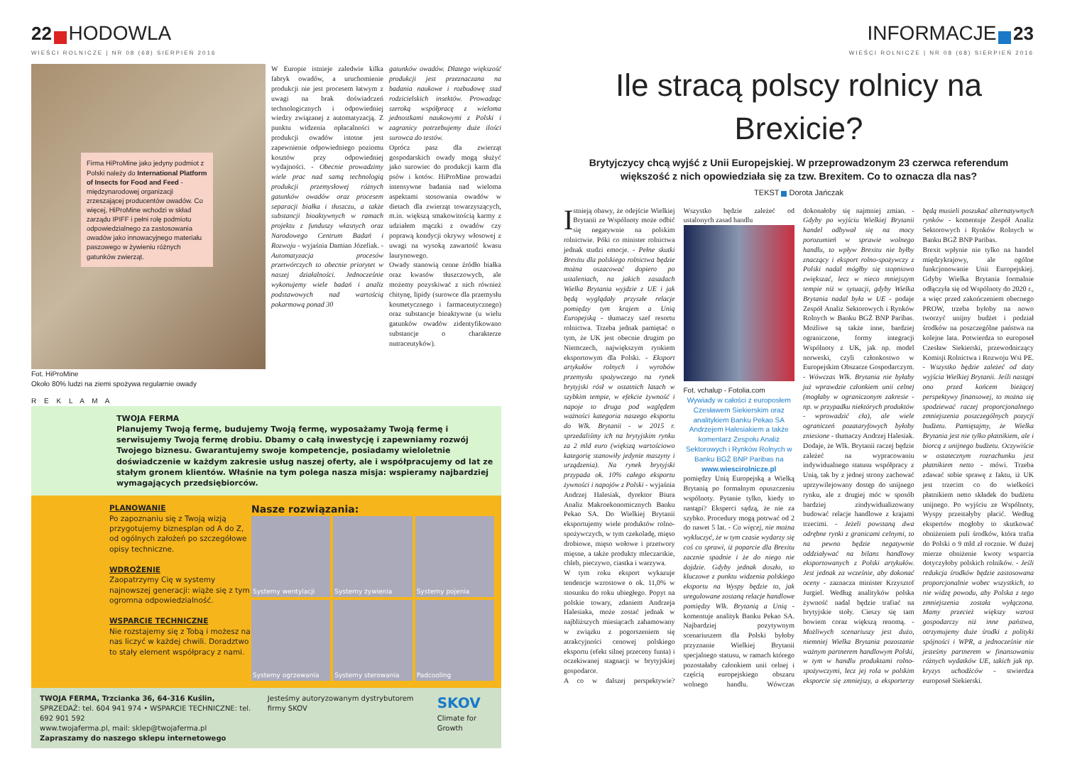22 HODOWLA
WIEŚCI ROLNICZE | NR 08 (68) SIERPIEŃ 2016
Firma HiProMine jako jedyny podmiot z Polski należy do International Platform of Insects for Food and Feed - międzynarodowej organizacji zrzeszającej producentów owadów. Co więcej, HiProMine wchodzi w skład zarządu IPIFF i pełni rolę podmiotu odpowiedzialnego za zastosowania owadów jako innowacyjnego materiału paszowego w żywieniu różnych gatunków zwierząt.
Fot. HiProMine
Około 80% ludzi na ziemi spożywa regularnie owady
W Europie istnieje zaledwie kilka fabryk owadów, a uruchomienie produkcji nie jest procesem łatwym z uwagi na brak doświadczeń technologicznych i odpowiedniej wiedzy związanej z automatyzacją. Z punktu widzenia opłacalności w produkcji owadów istotne jest zapewnienie odpowiedniego poziomu kosztów przy odpowiedniej wydajności. - Obecnie prowadzimy wiele prac nad samą technologią produkcji przemysłowej różnych gatunków owadów oraz procesem separacji białka i tłuszczu, a także substancji bioaktywnych w ramach projektu z funduszy własnych oraz Narodowego Centrum Badań i Rozwoju - wyjaśnia Damian Józefiak. - Automatyzacja procesów przetwórczych to obecnie priorytet w naszej działalności. Jednocześnie wykonujemy wiele badań i analiz podstawowych nad wartością pokarmową ponad 30
gatunków owadów. Dlatego większość produkcji jest przeznaczana na badania naukowe i rozbudowę stad rodzicielskich insektów. Prowadząc szeroką współpracę z wieloma jednostkami naukowymi z Polski i zagranicy potrzebujemy duże ilości surowca do testów.
Oprócz pasz dla zwierząt gospodarskich owady mogą służyć jako surowiec do produkcji karm dla psów i kotów. HiProMine prowadzi intensywne badania nad wieloma aspektami stosowania owadów w dietach dla zwierząt towarzyszących, m.in. większą smakowitością karmy z udziałem mączki z owadów czy poprawą kondycji okrywy włosowej z uwagi na wysoką zawartość kwasu laurynowego.
Owady stanowią cenne źródło białka oraz kwasów tłuszczowych, ale możemy pozyskiwać z nich również chitynę, lipidy (surowce dla przemysłu kosmetycznego i farmaceutycznego) oraz substancje bioaktywne (u wielu gatunków owadów zidentyfikowano substancje o charakterze nutraceutyków).
R E K L A M A
TWOJA FERMA
Planujemy Twoją fermę, budujemy Twoją fermę, wyposażamy Twoją fermę i serwisujemy Twoją fermę drobiu. Dbamy o całą inwestycję i zapewniamy rozwój Twojego biznesu. Gwarantujemy swoje kompetencje, posiadamy wieloletnie doświadczenie w każdym zakresie usług naszej oferty, ale i współpracujemy od lat ze stałym gronem klientów. Właśnie na tym polega nasza misja: wspieramy najbardziej wymagających przedsiębiorców.
PLANOWANIE
Po zapoznaniu się z Twoją wizją przygotujemy biznesplan od A do Z, od ogólnych założeń po szczegółowe opisy techniczne.
WDROŻENIE
Zaopatrzymy Cię w systemy najnowszej generacji: wiąże się z tym ogromna odpowiedzialność.
WSPARCIE TECHNICZNE
Nie rozstajemy się z Tobą i możesz na nas liczyć w każdej chwili. Doradztwo to stały element współpracy z nami.
Nasze rozwiązania:
Systemy wentylacji
Systemy żywienia
Systemy pojenia
Systemy ogrzewania
Systemy sterowania
Padcooling
TWOJA FERMA, Trzcianka 36, 64-316 Kuślin,
SPRZEDAŻ: tel. 604 941 974 • WSPARCIE TECHNICZNE: tel. 692 901 592
www.twojaferma.pl, mail: sklep@twojaferma.pl
Zapraszamy do naszego sklepu internetowego
Jesteśmy autoryzowanym dystrybutorem firmy SKOV
SKOV
Climate for Growth
INFORMACJE 23
WIEŚCI ROLNICZE | NR 08 (68) SIERPIEŃ 2016
Ile stracą polscy rolnicy na Brexicie?
Brytyjczycy chcą wyjść z Unii Europejskiej. W przeprowadzonym 23 czerwca referendum większość z nich opowiedziała się za tzw. Brexitem. Co to oznacza dla nas?
TEKST Dorota Jańczak
Istnieją obawy, że odejście Wielkiej Brytanii ze Wspólnoty może odbić się negatywnie na polskim rolnictwie. Póki co minister rolnictwa jednak studzi emocje. - Pełne skutki Brexitu dla polskiego rolnictwa będzie można oszacować dopiero po ustaleniach, na jakich zasadach Wielka Brytania wyjdzie z UE i jak będą wyglądały przyszłe relacje pomiędzy tym krajem a Unią Europejską - tłumaczy szef resortu rolnictwa. Trzeba jednak pamiętać o tym, że UK jest obecnie drugim po Niemczech, największym rynkiem eksportowym dla Polski. - Eksport artykułów rolnych i wyrobów przemysłu spożywczego na rynek brytyjski rósł w ostatnich latach w szybkim tempie, w efekcie żywność i napoje to druga pod względem ważności kategoria naszego eksportu do Wlk. Brytanii - w 2015 r. sprzedaliśmy ich na brytyjskim rynku za 2 mld euro (większą wartościowo kategorię stanowiły jedynie maszyny i urządzenia). Na rynek brytyjski przypada ok. 10% całego eksportu żywności i napojów z Polski - wyjaśnia Andrzej Halesiak, dyrektor Biura Analiz Makroekonomicznych Banku Pekao SA. Do Wielkiej Brytanii eksportujemy wiele produktów rolno-spożywczych, w tym czekoladę, mięso drobiowe, mięso wołowe i przetwory mięsne, a także produkty mleczarskie, chleb, pieczywo, ciastka i warzywa.
W tym roku eksport wykazuje tendencje wzrostowe o ok. 11,0% w stosunku do roku ubiegłego. Popyt na polskie towary, zdaniem Andrzeja Halesiaka, może zostać jednak w najbliższych miesiącach zahamowany w związku z pogorszeniem się atrakcyjności cenowej polskiego eksportu (efekt silnej przeceny funta) i oczekiwanej stagnacji w brytyjskiej gospodarce.
A co w dalszej perspektywie? Wszystko będzie zależeć od ustalonych zasad handlu
Fot. vchalup - Fotolia.com
Wywiady w całości z europosłem Czesławem Siekierskim oraz analitykiem Banku Pekao SA Andrzejem Halesiakiem a także komentarz Zespołu Analiz Sektorowych i Rynków Rolnych w Banku BGŻ BNP Paribas na www.wiescirolnicze.pl
pomiędzy Unią Europejską a Wielką Brytanią po formalnym opuszczeniu wspólnoty. Pytanie tylko, kiedy to nastąpi? Eksperci sądzą, że nie za szybko. Procedury mogą potrwać od 2 do nawet 5 lat. - Co więcej, nie można wykluczyć, że w tym czasie wydarzy się coś co sprawi, iż poparcie dla Brexitu zacznie spadnie i że do niego nie dojdzie. Gdyby jednak doszło, to kluczowe z punktu widzenia polskiego eksportu na Wyspy będzie to, jak uregulowane zostaną relacje handlowe pomiędzy Wlk. Brytanią a Unią - komentuje analityk Banku Pekao SA. Najbardziej pozytywnym scenariuszem dla Polski byłoby przyznanie Wielkiej Brytanii specjalnego statusu, w ramach którego pozostałaby członkiem unii celnej i częścią europejskiego obszaru wolnego handlu. Wówczas dokonałoby się najmniej zmian. - Gdyby po wyjściu Wielkiej Brytanii handel odbywał się na mocy porozumień w sprawie wolnego handlu, to wpływ Brexitu nie byłby znaczący i eksport rolno-spożywczy z Polski nadal mógłby się stopniowo zwiększać, lecz w nieco mniejszym tempie niż w sytuacji, gdyby Wielka Brytania nadal była w UE - podaje Zespół Analiz Sektorowych i Rynków Rolnych w Banku BGŻ BNP Paribas. Możliwe są także inne, bardziej ograniczone, formy integracji Wspólnoty z UK, jak np. model norweski, czyli członkostwo w Europejskim Obszarze Gospodarczym. - Wówczas Wlk. Brytania nie byłaby już wprawdzie członkiem unii celnej (mogłaby w ograniczonym zakresie - np. w przypadku niektórych produktów - wprowadzić cła), ale wiele ograniczeń pozataryfowych byłoby zniesione - tłumaczy Andrzej Halesiak. Dodaje, że Wlk. Brytanii raczej będzie zależeć na wypracowaniu indywidualnego statusu współpracy z Unią, tak by z jednej strony zachować uprzywilejowany dostęp do unijnego rynku, ale z drugiej móc w sposób bardziej zindywidualizowany budować relacje handlowe z krajami trzecimi. - Jeżeli powstaną dwa odrębne rynki z granicami celnymi, to na pewno będzie negatywnie oddziaływać na bilans handlowy eksportowanych z Polski artykułów. Jest jednak za wcześnie, aby dokonać oceny - zaznacza minister Krzysztof Jurgiel. Według analityków polska żywność nadal będzie trafiać na brytyjskie stoły. Cieszy się tam bowiem coraz większą renomą. - Możliwych scenariuszy jest dużo, niemniej Wielka Brytania pozostanie ważnym partnerem handlowym Polski, w tym w handlu produktami rolno-spożywczymi, lecz jej rola w polskim eksporcie się zmniejszy, a eksporterzy będą musieli poszukać alternatywnych rynków - komentuje Zespół Analiz Sektorowych i Rynków Rolnych w Banku BGŻ BNP Paribas.
Brexit wpłynie nie tylko na handel międzykrajowy, ale ogólne funkcjonowanie Unii Europejskiej. Gdyby Wielka Brytania formalnie odłączyła się od Wspólnoty do 2020 r., a więc przed zakończeniem obecnego PROW, trzeba byłoby na nowo tworzyć unijny budżet i podział środków na poszczególne państwa na kolejne lata. Potwierdza to europoseł Czesław Siekierski, przewodniczący Komisji Rolnictwa i Rozwoju Wsi PE. - Wszystko będzie zależeć od daty wyjścia Wielkiej Brytanii. Jeśli nastąpi ono przed końcem bieżącej perspektywy finansowej, to można się spodziewać raczej proporcjonalnego zmniejszenia poszczególnych pozycji budżetu. Pamiętajmy, że Wielka Brytania jest nie tylko płatnikiem, ale i biorcą z unijnego budżetu. Oczywiście w ostatecznym rozrachunku jest płatnikiem netto - mówi. Trzeba zdawać sobie sprawę z faktu, iż UK jest trzecim co do wielkości płatnikiem netto składek do budżetu unijnego. Po wyjściu ze Wspólnoty, Wyspy przestałyby płacić. Według ekspertów mogłoby to skutkować obniżeniem puli środków, która trafia do Polski o 9 mld zł rocznie. W dużej mierze obniżenie kwoty wsparcia dotyczyłoby polskich rolników. - Jeśli redukcja środków będzie zastosowana proporcjonalnie wobec wszystkich, to nie widzę powodu, aby Polska z tego zmniejszenia została wyłączona. Mamy przecież większy wzrost gospodarczy niż inne państwa, otrzymujemy duże środki z polityki spójności i WPR, a jednocześnie nie jesteśmy partnerem w finansowaniu różnych wydatków UE, takich jak np. kryzys uchodźców - stwierdza europoseł Siekierski.